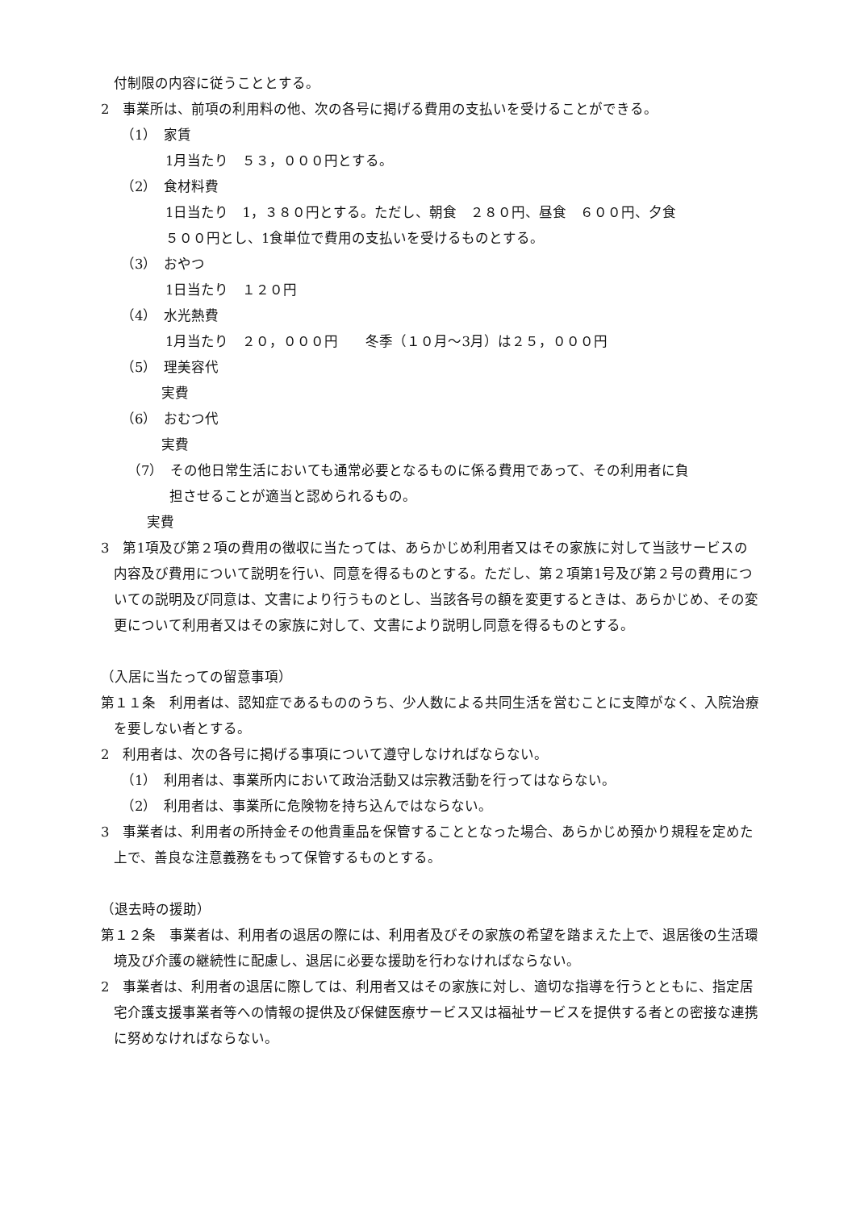付制限の内容に従うこととする。
2　事業所は、前項の利用料の他、次の各号に掲げる費用の支払いを受けることができる。
（1）　家賃
1月当たり　５３，０００円とする。
（2）　食材料費
1日当たり　1，３８０円とする。ただし、朝食　２８０円、昼食　６００円、夕食
５００円とし、1食単位で費用の支払いを受けるものとする。
（3）　おやつ
1日当たり　１２０円
（4）　水光熱費
1月当たり　２０，０００円　　冬季（１０月～3月）は２５，０００円
（5）　理美容代
実費
（6）　おむつ代
実費
（7）　その他日常生活においても通常必要となるものに係る費用であって、その利用者に負
担させることが適当と認められるもの。
実費
3　第1項及び第２項の費用の徴収に当たっては、あらかじめ利用者又はその家族に対して当該サービスの内容及び費用について説明を行い、同意を得るものとする。ただし、第２項第1号及び第２号の費用についての説明及び同意は、文書により行うものとし、当該各号の額を変更するときは、あらかじめ、その変更について利用者又はその家族に対して、文書により説明し同意を得るものとする。
（入居に当たっての留意事項）
第１１条　利用者は、認知症であるもののうち、少人数による共同生活を営むことに支障がなく、入院治療を要しない者とする。
2　利用者は、次の各号に掲げる事項について遵守しなければならない。
（1）　利用者は、事業所内において政治活動又は宗教活動を行ってはならない。
（2）　利用者は、事業所に危険物を持ち込んではならない。
3　事業者は、利用者の所持金その他貴重品を保管することとなった場合、あらかじめ預かり規程を定めた上で、善良な注意義務をもって保管するものとする。
（退去時の援助）
第１２条　事業者は、利用者の退居の際には、利用者及びその家族の希望を踏まえた上で、退居後の生活環境及び介護の継続性に配慮し、退居に必要な援助を行わなければならない。
2　事業者は、利用者の退居に際しては、利用者又はその家族に対し、適切な指導を行うとともに、指定居宅介護支援事業者等への情報の提供及び保健医療サービス又は福祉サービスを提供する者との密接な連携に努めなければならない。